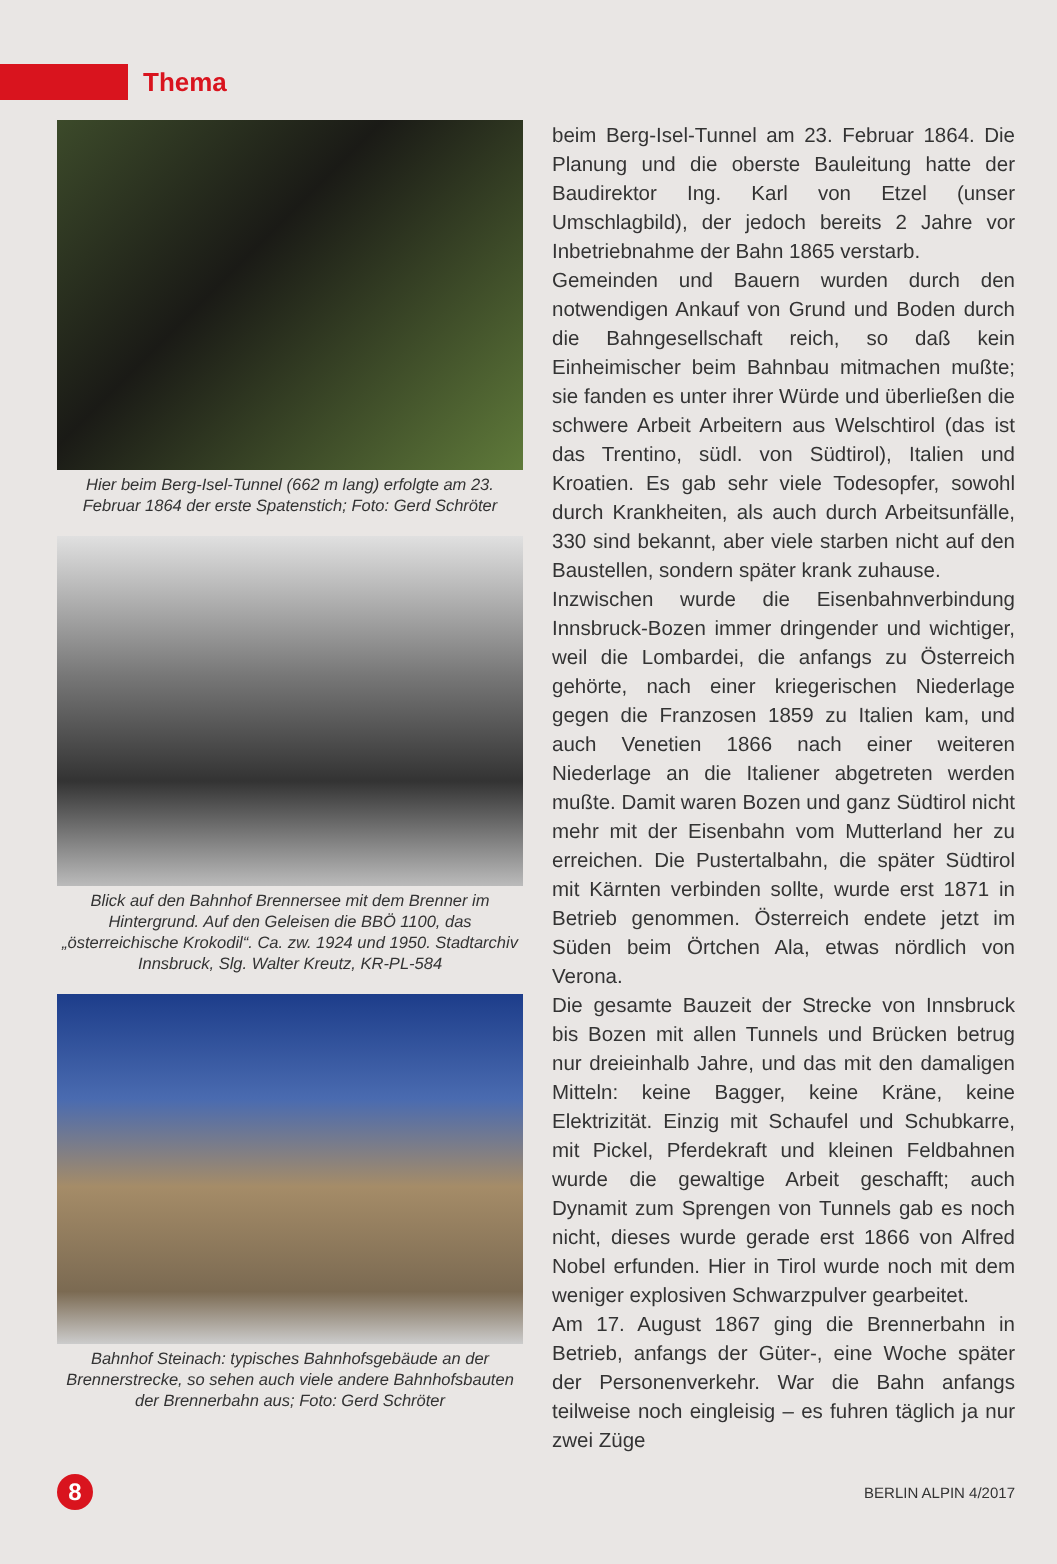Thema
Hier beim Berg-Isel-Tunnel (662 m lang) erfolgte am 23. Februar 1864 der erste Spatenstich; Foto: Gerd Schröter
Blick auf den Bahnhof Brennersee mit dem Brenner im Hintergrund. Auf den Geleisen die BBÖ 1100, das „österreichische Krokodil“. Ca. zw. 1924 und 1950. Stadtarchiv Innsbruck, Slg. Walter Kreutz, KR-PL-584
Bahnhof Steinach: typisches Bahnhofsgebäude an der Brennerstrecke, so sehen auch viele andere Bahnhofsbauten der Brennerbahn aus; Foto: Gerd Schröter
beim Berg-Isel-Tunnel am 23. Februar 1864. Die Planung und die oberste Bauleitung hatte der Baudirektor Ing. Karl von Etzel (unser Umschlagbild), der jedoch bereits 2 Jahre vor Inbetriebnahme der Bahn 1865 verstarb.
Gemeinden und Bauern wurden durch den notwendigen Ankauf von Grund und Boden durch die Bahngesellschaft reich, so daß kein Einheimischer beim Bahnbau mitmachen mußte; sie fanden es unter ihrer Würde und überließen die schwere Arbeit Arbeitern aus Welschtirol (das ist das Trentino, südl. von Südtirol), Italien und Kroatien. Es gab sehr viele Todesopfer, sowohl durch Krankheiten, als auch durch Arbeitsunfälle, 330 sind bekannt, aber viele starben nicht auf den Baustellen, sondern später krank zuhause.
Inzwischen wurde die Eisenbahnverbindung Innsbruck-Bozen immer dringender und wichtiger, weil die Lombardei, die anfangs zu Österreich gehörte, nach einer kriegerischen Niederlage gegen die Franzosen 1859 zu Italien kam, und auch Venetien 1866 nach einer weiteren Niederlage an die Italiener abgetreten werden mußte. Damit waren Bozen und ganz Südtirol nicht mehr mit der Eisenbahn vom Mutterland her zu erreichen. Die Pustertalbahn, die später Südtirol mit Kärnten verbinden sollte, wurde erst 1871 in Betrieb genommen. Österreich endete jetzt im Süden beim Örtchen Ala, etwas nördlich von Verona.
Die gesamte Bauzeit der Strecke von Innsbruck bis Bozen mit allen Tunnels und Brücken betrug nur dreieinhalb Jahre, und das mit den damaligen Mitteln: keine Bagger, keine Kräne, keine Elektrizität. Einzig mit Schaufel und Schubkarre, mit Pickel, Pferdekraft und kleinen Feldbahnen wurde die gewaltige Arbeit geschafft; auch Dynamit zum Sprengen von Tunnels gab es noch nicht, dieses wurde gerade erst 1866 von Alfred Nobel erfunden. Hier in Tirol wurde noch mit dem weniger explosiven Schwarzpulver gearbeitet.
Am 17. August 1867 ging die Brennerbahn in Betrieb, anfangs der Güter-, eine Woche später der Personenverkehr. War die Bahn anfangs teilweise noch eingleisig – es fuhren täglich ja nur zwei Züge
8
BERLIN ALPIN 4/2017